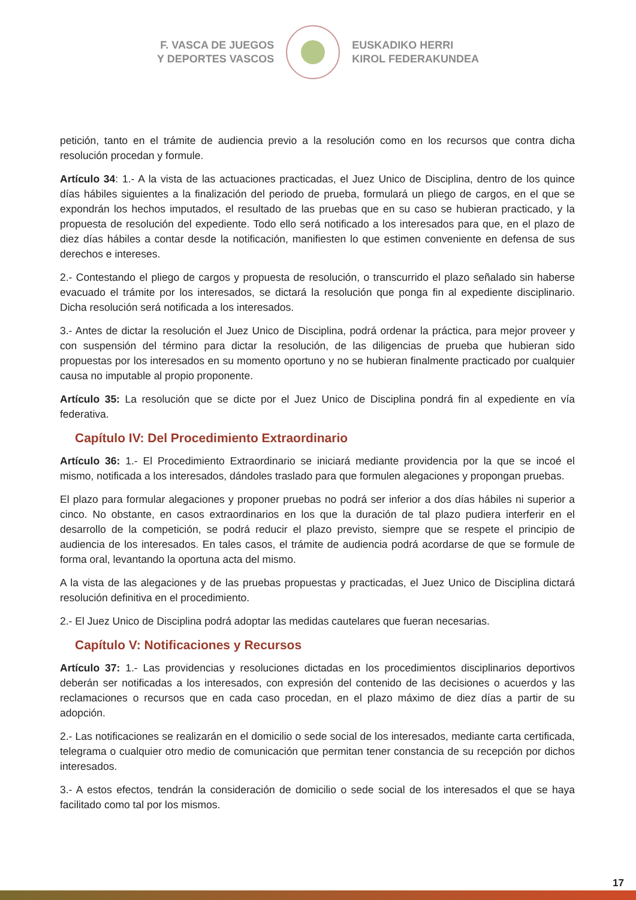F. VASCA DE JUEGOS
Y DEPORTES VASCOS
EUSKADIKO HERRI
KIROL FEDERAKUNDEA
petición, tanto en el trámite de audiencia previo a la resolución como en los recursos que contra dicha resolución procedan y formule.
Artículo 34: 1.- A la vista de las actuaciones practicadas, el Juez Unico de Disciplina, dentro de los quince días hábiles siguientes a la finalización del periodo de prueba, formulará un pliego de cargos, en el que se expondrán los hechos imputados, el resultado de las pruebas que en su caso se hubieran practicado, y la propuesta de resolución del expediente. Todo ello será notificado a los interesados para que, en el plazo de diez días hábiles a contar desde la notificación, manifiesten lo que estimen conveniente en defensa de sus derechos e intereses.
2.- Contestando el pliego de cargos y propuesta de resolución, o transcurrido el plazo señalado sin haberse evacuado el trámite por los interesados, se dictará la resolución que ponga fin al expediente disciplinario. Dicha resolución será notificada a los interesados.
3.- Antes de dictar la resolución el Juez Unico de Disciplina, podrá ordenar la práctica, para mejor proveer y con suspensión del término para dictar la resolución, de las diligencias de prueba que hubieran sido propuestas por los interesados en su momento oportuno y no se hubieran finalmente practicado por cualquier causa no imputable al propio proponente.
Artículo 35: La resolución que se dicte por el Juez Unico de Disciplina pondrá fin al expediente en vía federativa.
Capítulo IV: Del Procedimiento Extraordinario
Artículo 36: 1.- El Procedimiento Extraordinario se iniciará mediante providencia por la que se incoé el mismo, notificada a los interesados, dándoles traslado para que formulen alegaciones y propongan pruebas.
El plazo para formular alegaciones y proponer pruebas no podrá ser inferior a dos días hábiles ni superior a cinco. No obstante, en casos extraordinarios en los que la duración de tal plazo pudiera interferir en el desarrollo de la competición, se podrá reducir el plazo previsto, siempre que se respete el principio de audiencia de los interesados. En tales casos, el trámite de audiencia podrá acordarse de que se formule de forma oral, levantando la oportuna acta del mismo.
A la vista de las alegaciones y de las pruebas propuestas y practicadas, el Juez Unico de Disciplina dictará resolución definitiva en el procedimiento.
2.- El Juez Unico de Disciplina podrá adoptar las medidas cautelares que fueran necesarias.
Capítulo V: Notificaciones y Recursos
Artículo 37: 1.- Las providencias y resoluciones dictadas en los procedimientos disciplinarios deportivos deberán ser notificadas a los interesados, con expresión del contenido de las decisiones o acuerdos y las reclamaciones o recursos que en cada caso procedan, en el plazo máximo de diez días a partir de su adopción.
2.- Las notificaciones se realizarán en el domicilio o sede social de los interesados, mediante carta certificada, telegrama o cualquier otro medio de comunicación que permitan tener constancia de su recepción por dichos interesados.
3.- A estos efectos, tendrán la consideración de domicilio o sede social de los interesados el que se haya facilitado como tal por los mismos.
17